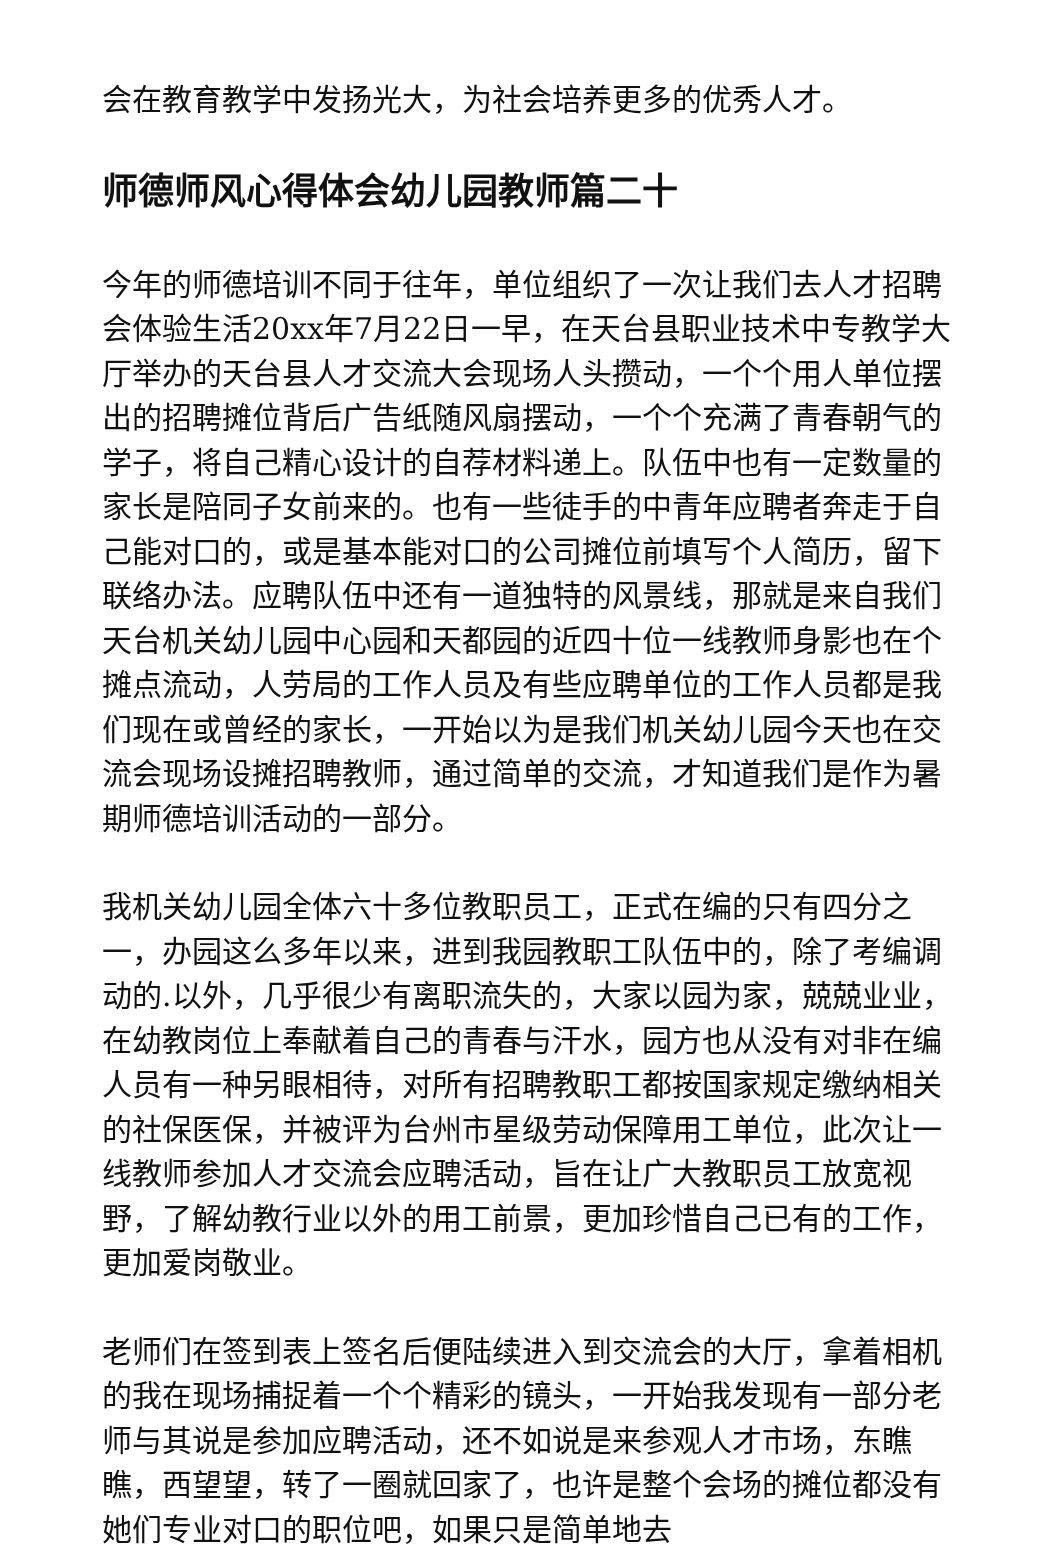会在教育教学中发扬光大，为社会培养更多的优秀人才。
师德师风心得体会幼儿园教师篇二十
今年的师德培训不同于往年，单位组织了一次让我们去人才招聘会体验生活20xx年7月22日一早，在天台县职业技术中专教学大厅举办的天台县人才交流大会现场人头攒动，一个个用人单位摆出的招聘摊位背后广告纸随风扇摆动，一个个充满了青春朝气的学子，将自己精心设计的自荐材料递上。队伍中也有一定数量的家长是陪同子女前来的。也有一些徒手的中青年应聘者奔走于自己能对口的，或是基本能对口的公司摊位前填写个人简历，留下联络办法。应聘队伍中还有一道独特的风景线，那就是来自我们天台机关幼儿园中心园和天都园的近四十位一线教师身影也在个摊点流动，人劳局的工作人员及有些应聘单位的工作人员都是我们现在或曾经的家长，一开始以为是我们机关幼儿园今天也在交流会现场设摊招聘教师，通过简单的交流，才知道我们是作为暑期师德培训活动的一部分。
我机关幼儿园全体六十多位教职员工，正式在编的只有四分之一，办园这么多年以来，进到我园教职工队伍中的，除了考编调动的.以外，几乎很少有离职流失的，大家以园为家，兢兢业业，在幼教岗位上奉献着自己的青春与汗水，园方也从没有对非在编人员有一种另眼相待，对所有招聘教职工都按国家规定缴纳相关的社保医保，并被评为台州市星级劳动保障用工单位，此次让一线教师参加人才交流会应聘活动，旨在让广大教职员工放宽视野，了解幼教行业以外的用工前景，更加珍惜自己已有的工作，更加爱岗敬业。
老师们在签到表上签名后便陆续进入到交流会的大厅，拿着相机的我在现场捕捉着一个个精彩的镜头，一开始我发现有一部分老师与其说是参加应聘活动，还不如说是来参观人才市场，东瞧瞧，西望望，转了一圈就回家了，也许是整个会场的摊位都没有她们专业对口的职位吧，如果只是简单地去